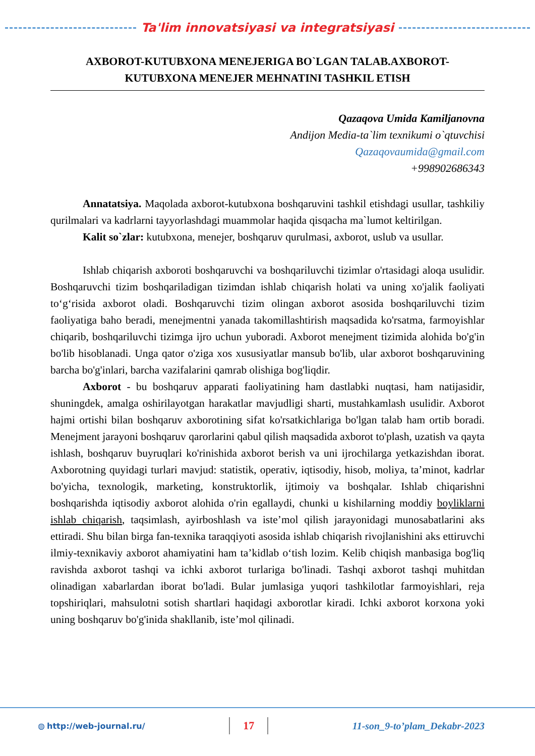Ta'lim innovatsiyasi va integratsiyasi
AXBOROT-KUTUBXONA MENEJERIGA BO`LGAN TALAB.AXBOROT-KUTUBXONA MENEJER MEHNATINI TASHKIL ETISH
Qazaqova Umida Kamiljanovna
Andijon Media-ta`lim texnikumi o`qtuvchisi
Qazaqovaumida@gmail.com
+998902686343
Annatatsiya. Maqolada axborot-kutubxona boshqaruvini tashkil etishdagi usullar, tashkiliy qurilmalari va kadrlarni tayyorlashdagi muammolar haqida qisqacha ma`lumot keltirilgan.
Kalit so`zlar: kutubxona, menejer, boshqaruv qurulmasi, axborot, uslub va usullar.
Ishlab chiqarish axboroti boshqaruvchi va boshqariluvchi tizimlar o'rtasidagi aloqa usulidir. Boshqaruvchi tizim boshqariladigan tizimdan ishlab chiqarish holati va uning xo'jalik faoliyati to‘g‘risida axborot oladi. Boshqaruvchi tizim olingan axborot asosida boshqariluvchi tizim faoliyatiga baho beradi, menejmentni yanada takomillashtirish maqsadida ko'rsatma, farmoyishlar chiqarib, boshqariluvchi tizimga ijro uchun yuboradi. Axborot menejment tizimida alohida bo'g'in bo'lib hisoblanadi. Unga qator o'ziga xos xususiyatlar mansub bo'lib, ular axborot boshqaruvining barcha bo'g'inlari, barcha vazifalarini qamrab olishiga bog'liqdir.
Axborot - bu boshqaruv apparati faoliyatining ham dastlabki nuqtasi, ham natijasidir, shuningdek, amalga oshirilayotgan harakatlar mavjudligi sharti, mustahkamlash usulidir. Axborot hajmi ortishi bilan boshqaruv axborotining sifat ko'rsatkichlariga bo'lgan talab ham ortib boradi. Menejment jarayoni boshqaruv qarorlarini qabul qilish maqsadida axborot to'plash, uzatish va qayta ishlash, boshqaruv buyruqlari ko'rinishida axborot berish va uni ijrochilarga yetkazishdan iborat. Axborotning quyidagi turlari mavjud: statistik, operativ, iqtisodiy, hisob, moliya, ta’minot, kadrlar bo'yicha, texnologik, marketing, konstruktorlik, ijtimoiy va boshqalar. Ishlab chiqarishni boshqarishda iqtisodiy axborot alohida o'rin egallaydi, chunki u kishilarning moddiy boyliklarni ishlab chiqarish, taqsimlash, ayirboshlash va iste’mol qilish jarayonidagi munosabatlarini aks ettiradi. Shu bilan birga fan-texnika taraqqiyoti asosida ishlab chiqarish rivojlanishini aks ettiruvchi ilmiy-texnikaviy axborot ahamiyatini ham ta’kidlab o‘tish lozim. Kelib chiqish manbasiga bog'liq ravishda axborot tashqi va ichki axborot turlariga bo'linadi. Tashqi axborot tashqi muhitdan olinadigan xabarlardan iborat bo'ladi. Bular jumlasiga yuqori tashkilotlar farmoyishlari, reja topshiriqlari, mahsulotni sotish shartlari haqidagi axborotlar kiradi. Ichki axborot korxona yoki uning boshqaruv bo'g'inida shakllanib, iste’mol qilinadi.
◍ http://web-journal.ru/ 17 11-son_9-to’plam_Dekabr-2023